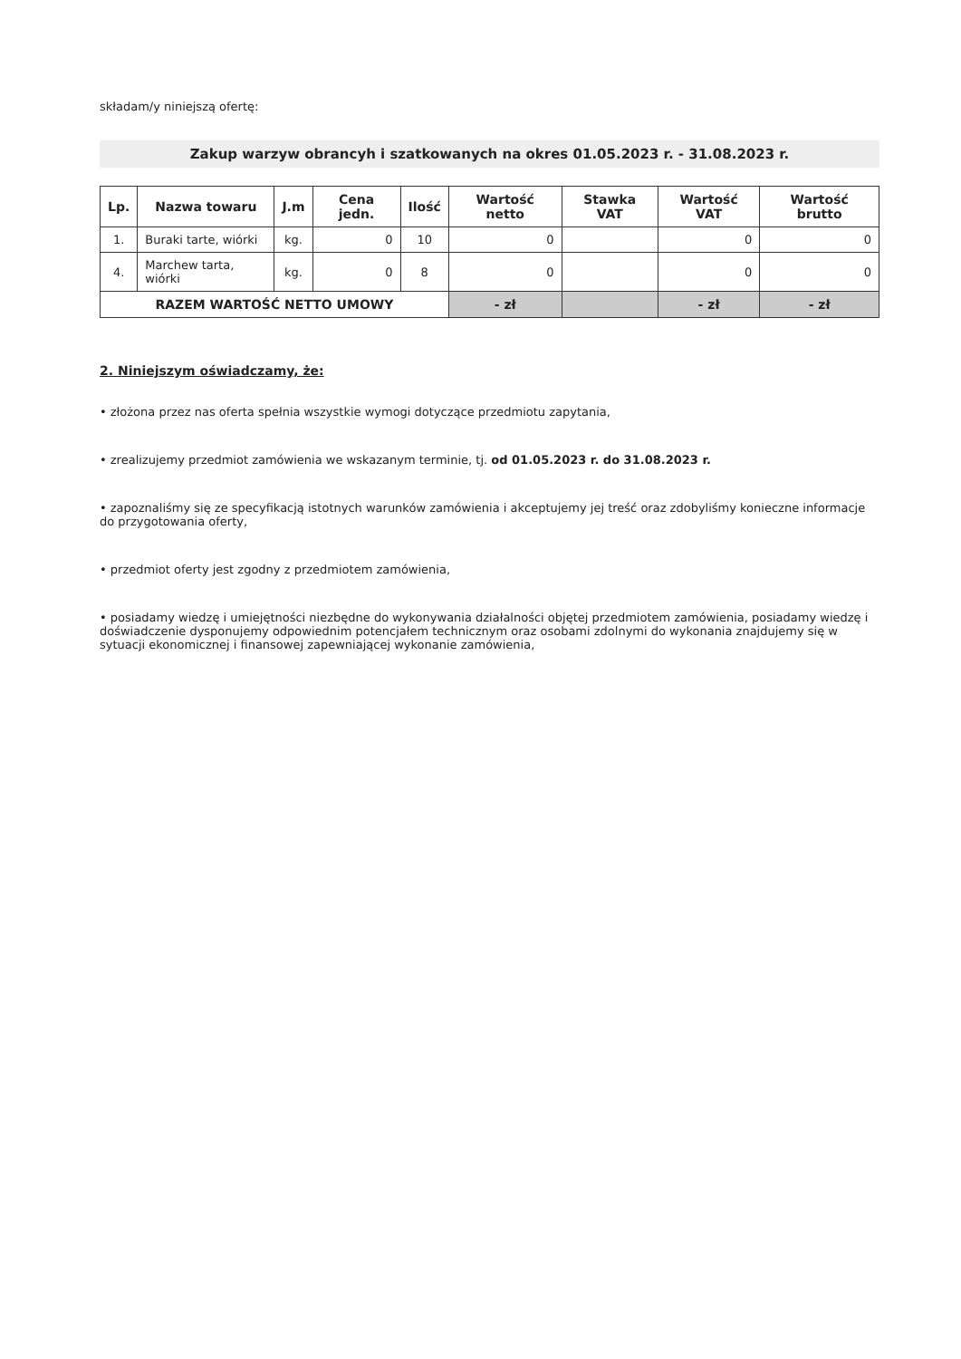składam/y niniejszą ofertę:
Zakup warzyw obrancyh i szatkowanych na okres 01.05.2023 r. - 31.08.2023 r.
| Lp. | Nazwa towaru | J.m | Cena jedn. | Ilość | Wartość netto | Stawka VAT | Wartość VAT | Wartość brutto |
| --- | --- | --- | --- | --- | --- | --- | --- | --- |
| 1. | Buraki tarte, wiórki | kg. | 0 | 10 | 0 | | 0 | 0 |
| 4. | Marchew tarta, wiórki | kg. | 0 | 8 | 0 | | 0 | 0 |
| RAZEM WARTOŚĆ NETTO UMOWY | | | | | - zł | | - zł | - zł |
2. Niniejszym oświadczamy, że:
• złożona przez nas oferta spełnia wszystkie wymogi dotyczące przedmiotu zapytania,
• zrealizujemy przedmiot zamówienia we wskazanym terminie, tj. od 01.05.2023 r. do 31.08.2023 r.
• zapoznaliśmy się ze specyfikacją istotnych warunków zamówienia i akceptujemy jej treść oraz zdobyliśmy konieczne informacje do przygotowania oferty,
• przedmiot oferty jest zgodny z przedmiotem zamówienia,
• posiadamy wiedzę i umiejętności niezbędne do wykonywania działalności objętej przedmiotem zamówienia, posiadamy wiedzę i doświadczenie dysponujemy odpowiednim potencjałem technicznym oraz osobami zdolnymi do wykonania znajdujemy się w sytuacji ekonomicznej i finansowej zapewniającej wykonanie zamówienia,